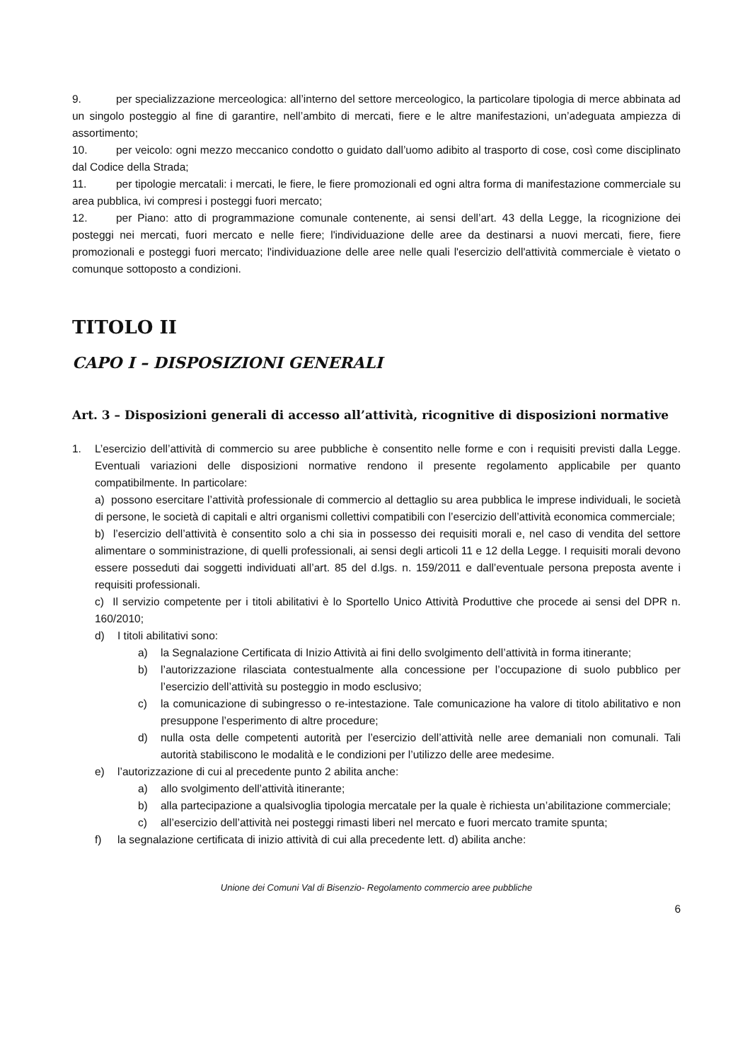9. per specializzazione merceologica: all’interno del settore merceologico, la particolare tipologia di merce abbinata ad un singolo posteggio al fine di garantire, nell’ambito di mercati, fiere e le altre manifestazioni, un’adeguata ampiezza di assortimento;
10. per veicolo: ogni mezzo meccanico condotto o guidato dall’uomo adibito al trasporto di cose, così come disciplinato dal Codice della Strada;
11. per tipologie mercatali: i mercati, le fiere, le fiere promozionali ed ogni altra forma di manifestazione commerciale su area pubblica, ivi compresi i posteggi fuori mercato;
12. per Piano: atto di programmazione comunale contenente, ai sensi dell’art. 43 della Legge, la ricognizione dei posteggi nei mercati, fuori mercato e nelle fiere; l'individuazione delle aree da destinarsi a nuovi mercati, fiere, fiere promozionali e posteggi fuori mercato; l'individuazione delle aree nelle quali l'esercizio dell'attività commerciale è vietato o comunque sottoposto a condizioni.
TITOLO II
CAPO I – DISPOSIZIONI GENERALI
Art. 3 – Disposizioni generali di accesso all’attività, ricognitive di disposizioni normative
1. L’esercizio dell’attività di commercio su aree pubbliche è consentito nelle forme e con i requisiti previsti dalla Legge. Eventuali variazioni delle disposizioni normative rendono il presente regolamento applicabile per quanto compatibilmente. In particolare:
a) possono esercitare l’attività professionale di commercio al dettaglio su area pubblica le imprese individuali, le società di persone, le società di capitali e altri organismi collettivi compatibili con l’esercizio dell’attività economica commerciale;
b) l’esercizio dell’attività è consentito solo a chi sia in possesso dei requisiti morali e, nel caso di vendita del settore alimentare o somministrazione, di quelli professionali, ai sensi degli articoli 11 e 12 della Legge. I requisiti morali devono essere posseduti dai soggetti individuati all’art. 85 del d.lgs. n. 159/2011 e dall’eventuale persona preposta avente i requisiti professionali.
c) Il servizio competente per i titoli abilitativi è lo Sportello Unico Attività Produttive che procede ai sensi del DPR n. 160/2010;
d) I titoli abilitativi sono:
a) la Segnalazione Certificata di Inizio Attività ai fini dello svolgimento dell’attività in forma itinerante;
b) l’autorizzazione rilasciata contestualmente alla concessione per l’occupazione di suolo pubblico per l’esercizio dell’attività su posteggio in modo esclusivo;
c) la comunicazione di subingresso o re-intestazione. Tale comunicazione ha valore di titolo abilitativo e non presuppone l’esperimento di altre procedure;
d) nulla osta delle competenti autorità per l’esercizio dell’attività nelle aree demaniali non comunali. Tali autorità stabiliscono le modalità e le condizioni per l’utilizzo delle aree medesime.
e) l’autorizzazione di cui al precedente punto 2 abilita anche:
a) allo svolgimento dell’attività itinerante;
b) alla partecipazione a qualsivoglia tipologia mercatale per la quale è richiesta un’abilitazione commerciale;
c) all’esercizio dell’attività nei posteggi rimasti liberi nel mercato e fuori mercato tramite spunta;
f) la segnalazione certificata di inizio attività di cui alla precedente lett. d) abilita anche:
Unione dei Comuni Val di Bisenzio- Regolamento commercio aree pubbliche
6